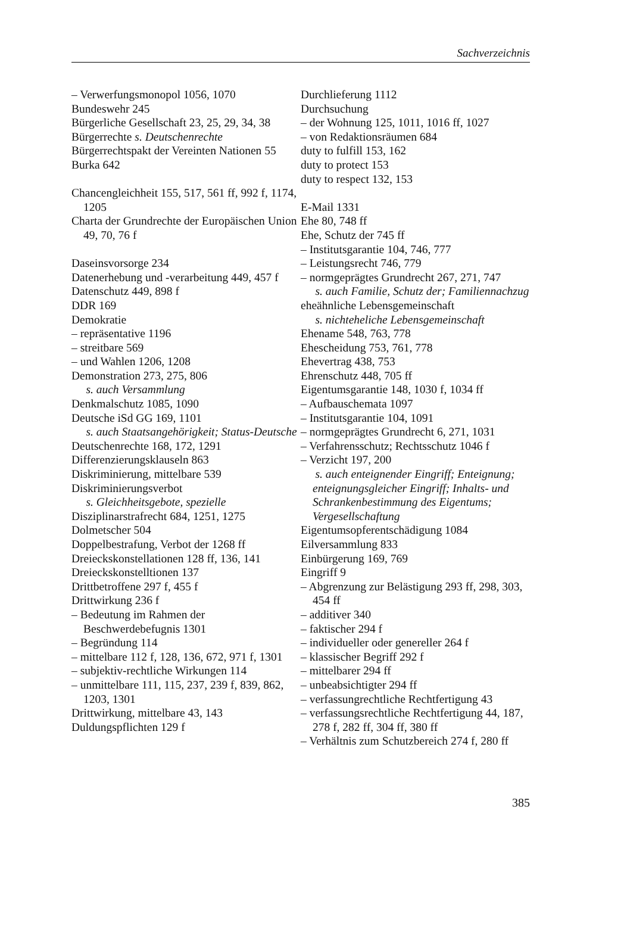Sachverzeichnis
– Verwerfungsmonopol 1056, 1070
Bundeswehr 245
Bürgerliche Gesellschaft 23, 25, 29, 34, 38
Bürgerrechte s. Deutschenrechte
Bürgerrechtspakt der Vereinten Nationen 55
Burka 642
Chancengleichheit 155, 517, 561 ff, 992 f, 1174, 1205
Charta der Grundrechte der Europäischen Union 49, 70, 76 f
Daseinsvorsorge 234
Datenerhebung und -verarbeitung 449, 457 f
Datenschutz 449, 898 f
DDR 169
Demokratie
– repräsentative 1196
– streitbare 569
– und Wahlen 1206, 1208
Demonstration 273, 275, 806
s. auch Versammlung
Denkmalschutz 1085, 1090
Deutsche iSd GG 169, 1101
s. auch Staatsangehörigkeit; Status-Deutsche
Deutschenrechte 168, 172, 1291
Differenzierungsklauseln 863
Diskriminierung, mittelbare 539
Diskriminierungsverbot
s. Gleichheitsgebote, spezielle
Disziplinarstrafrecht 684, 1251, 1275
Dolmetscher 504
Doppelbestrafung, Verbot der 1268 ff
Dreieckskonstellationen 128 ff, 136, 141
Dreieckskonstelltionen 137
Drittbetroffene 297 f, 455 f
Drittwirkung 236 f
– Bedeutung im Rahmen der Beschwerdebefugnis 1301
– Begründung 114
– mittelbare 112 f, 128, 136, 672, 971 f, 1301
– subjektiv-rechtliche Wirkungen 114
– unmittelbare 111, 115, 237, 239 f, 839, 862, 1203, 1301
Drittwirkung, mittelbare 43, 143
Duldungspflichten 129 f
Durchlieferung 1112
Durchsuchung
– der Wohnung 125, 1011, 1016 ff, 1027
– von Redaktionsräumen 684
duty to fulfill 153, 162
duty to protect 153
duty to respect 132, 153
E-Mail 1331
Ehe 80, 748 ff
Ehe, Schutz der 745 ff
– Institutsgarantie 104, 746, 777
– Leistungsrecht 746, 779
– normgeprägtes Grundrecht 267, 271, 747
s. auch Familie, Schutz der; Familiennachzug
eheähnliche Lebensgemeinschaft
s. nichteheliche Lebensgemeinschaft
Ehename 548, 763, 778
Ehescheidung 753, 761, 778
Ehevertrag 438, 753
Ehrenschutz 448, 705 ff
Eigentumsgarantie 148, 1030 f, 1034 ff
– Aufbauschemata 1097
– Institutsgarantie 104, 1091
– normgeprägtes Grundrecht 6, 271, 1031
– Verfahrensschutz; Rechtsschutz 1046 f
– Verzicht 197, 200
s. auch enteignender Eingriff; Enteignung; enteignungsgleicher Eingriff; Inhalts- und Schrankenbestimmung des Eigentums; Vergesellschaftung
Eigentumsopferentschädigung 1084
Eilversammlung 833
Einbürgerung 169, 769
Eingriff 9
– Abgrenzung zur Belästigung 293 ff, 298, 303, 454 ff
– additiver 340
– faktischer 294 f
– individueller oder genereller 264 f
– klassischer Begriff 292 f
– mittelbarer 294 ff
– unbeabsichtigter 294 ff
– verfassungrechtliche Rechtfertigung 43
– verfassungsrechtliche Rechtfertigung 44, 187, 278 f, 282 ff, 304 ff, 380 ff
– Verhältnis zum Schutzbereich 274 f, 280 ff
385